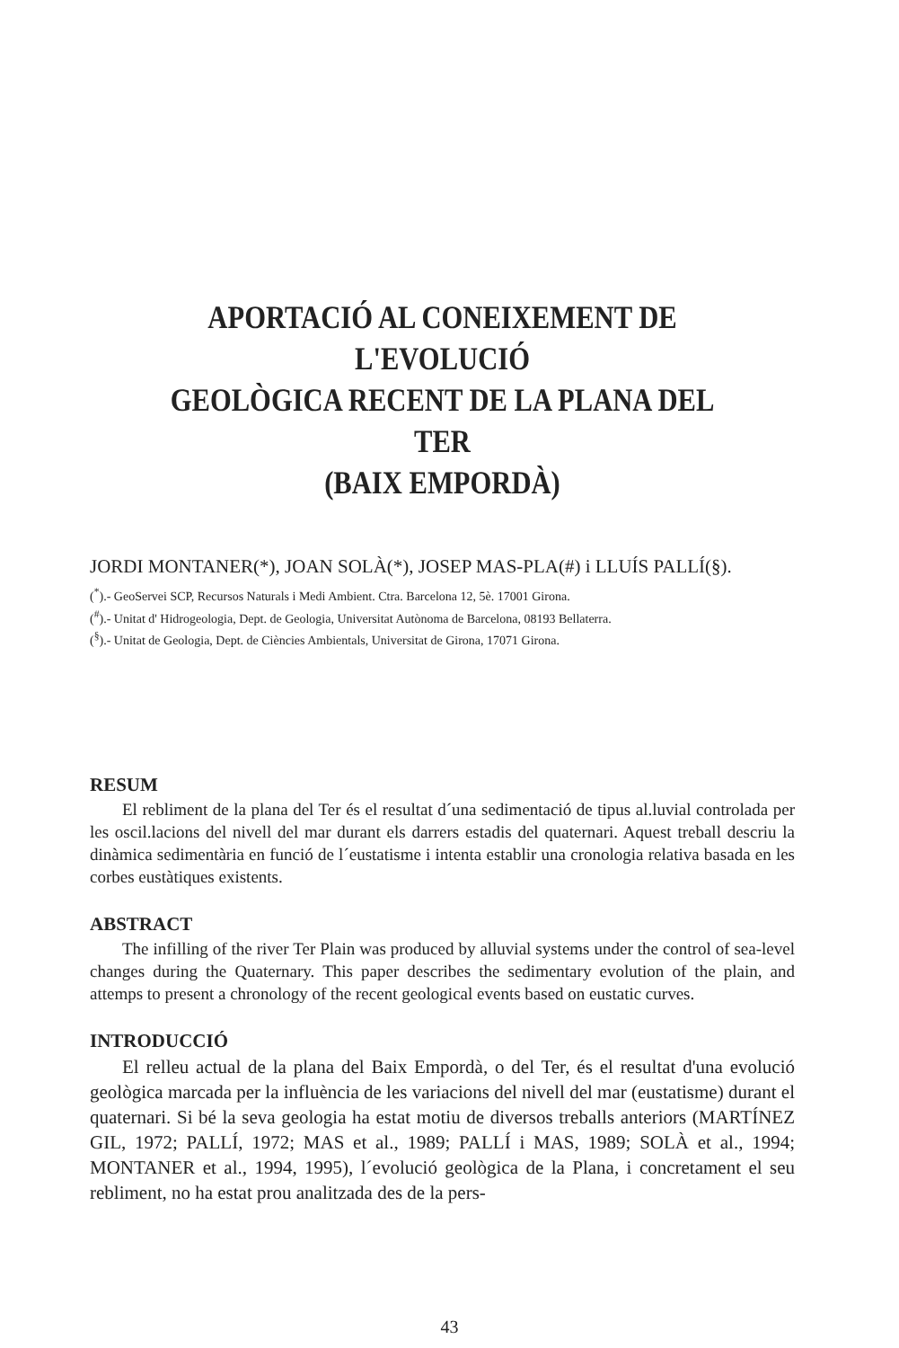APORTACIÓ AL CONEIXEMENT DE L'EVOLUCIÓ
GEOLÒGICA RECENT DE LA PLANA DEL TER
(BAIX EMPORDÀ)
JORDI MONTANER(*), JOAN SOLÀ(*), JOSEP MAS-PLA(#) i LLUÍS PALLÍ(§).
(<sup>*</sup>).- GeoServei SCP, Recursos Naturals i Medi Ambient. Ctra. Barcelona 12, 5è. 17001 Girona.
(<sup>#</sup>).- Unitat d' Hidrogeologia, Dept. de Geologia, Universitat Autònoma de Barcelona, 08193 Bellaterra.
(<sup>§</sup>).- Unitat de Geologia, Dept. de Ciències Ambientals, Universitat de Girona, 17071 Girona.
RESUM
El rebliment de la plana del Ter és el resultat d´una sedimentació de tipus al.luvial controlada per les oscil.lacions del nivell del mar durant els darrers estadis del quaternari. Aquest treball descriu la dinàmica sedimentària en funció de l´eustatisme i intenta establir una cronologia relativa basada en les corbes eustàtiques existents.
ABSTRACT
The infilling of the river Ter Plain was produced by alluvial systems under the control of sea-level changes during the Quaternary. This paper describes the sedimentary evolution of the plain, and attemps to present a chronology of the recent geological events based on eustatic curves.
INTRODUCCIÓ
El relleu actual de la plana del Baix Empordà, o del Ter, és el resultat d'una evolució geològica marcada per la influència de les variacions del nivell del mar (eustatisme) durant el quaternari. Si bé la seva geologia ha estat motiu de diversos treballs anteriors (MARTÍNEZ GIL, 1972; PALLÍ, 1972; MAS et al., 1989; PALLÍ i MAS, 1989; SOLÀ et al., 1994; MONTANER et al., 1994, 1995), l´evolució geològica de la Plana, i concretament el seu rebliment, no ha estat prou analitzada des de la pers-
43